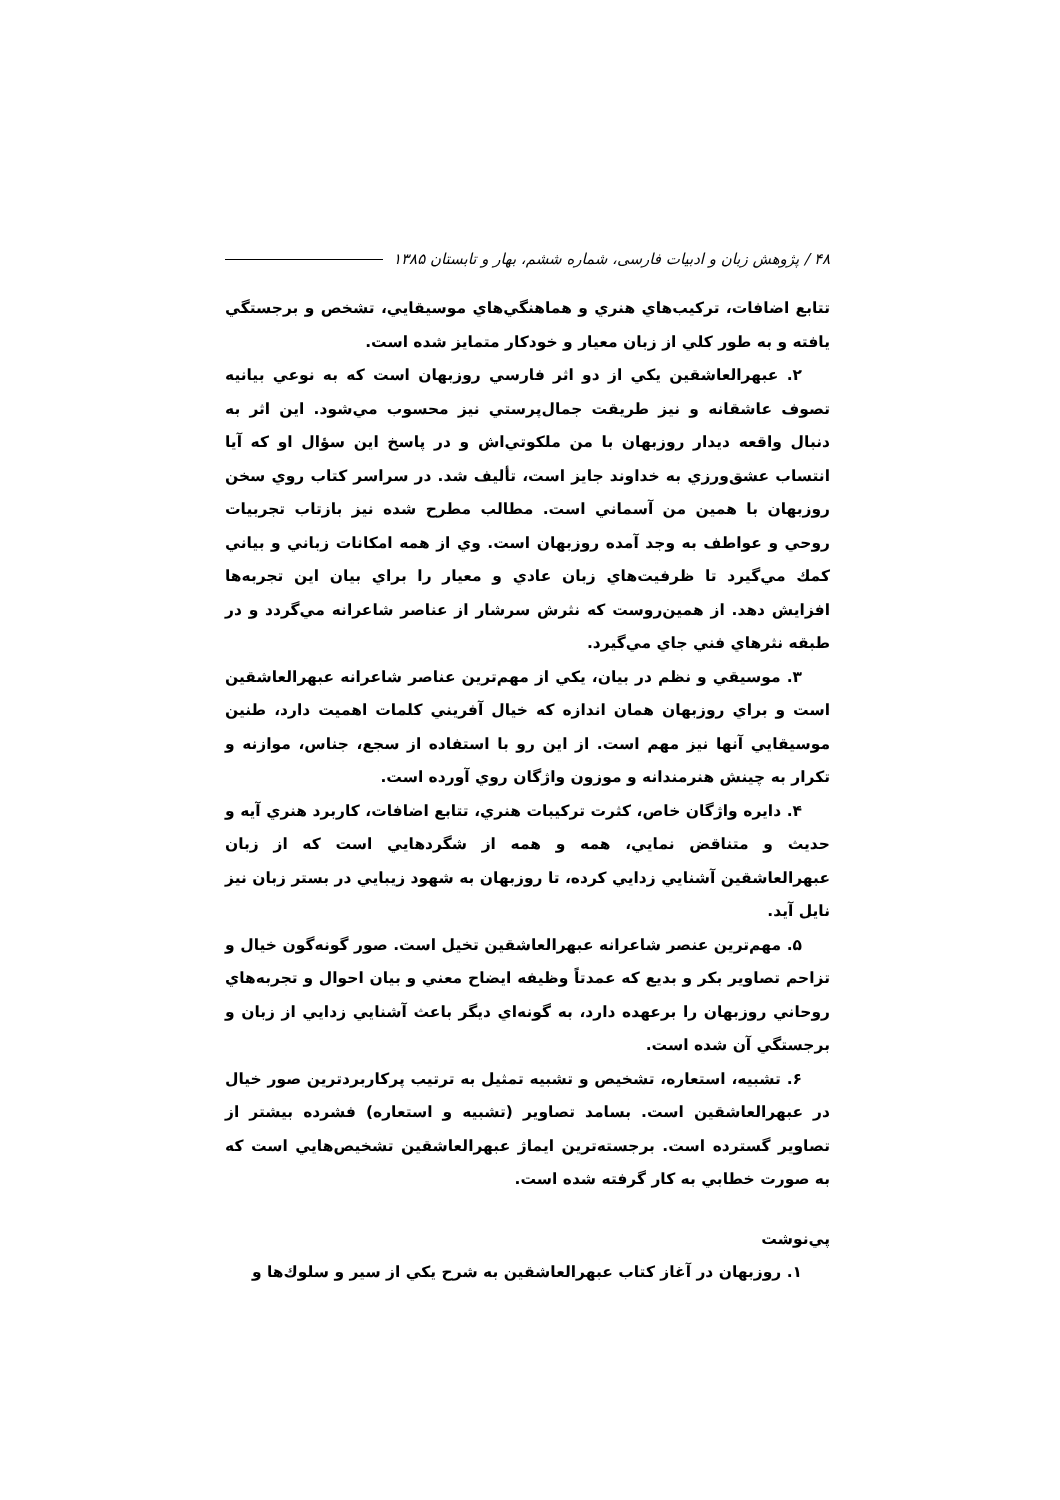۴۸ / پژوهش زبان و ادبیات فارسی، شماره ششم، بهار و تابستان ۱۳۸۵
تتابع اضافات، تركيب‌هاي هنري و هماهنگي‌هاي موسيقايي، تشخص و برجستگي يافته و به طور كلي از زبان معيار و خودكار متمايز شده است.
۲. عبهرالعاشقين يكي از دو اثر فارسي روزبهان است كه به نوعي بيانيه تصوف عاشقانه و نيز طريقت جمال‌پرستي نيز محسوب مي‌شود. اين اثر به دنبال واقعه ديدار روزبهان با من ملكوتي‌اش و در پاسخ اين سؤال او كه آيا انتساب عشق‌ورزي به خداوند جايز است، تأليف شد. در سراسر كتاب روي سخن روزبهان با همين من آسماني است. مطالب مطرح شده نيز بازتاب تجربيات روحي و عواطف به وجد آمده روزبهان است. وي از همه امكانات زباني و بياني كمك مي‌گيرد تا ظرفيت‌هاي زبان عادي و معيار را براي بيان اين تجربه‌ها افزايش دهد. از همين‌روست كه نثرش سرشار از عناصر شاعرانه مي‌گردد و در طبقه نثرهاي فني جاي مي‌گيرد.
۳. موسيقي و نظم در بيان، يكي از مهم‌ترين عناصر شاعرانه عبهرالعاشقين است و براي روزبهان همان اندازه كه خيال آفريني كلمات اهميت دارد، طنين موسيقايي آنها نيز مهم است. از اين رو با استفاده از سجع، جناس، موازنه و تكرار به چينش هنرمندانه و موزون واژگان روي آورده است.
۴. دايره واژگان خاص، كثرت تركيبات هنري، تتابع اضافات، كاربرد هنري آيه و حديث و متناقض نمايي، همه و همه از شگردهايي است كه از زبان عبهرالعاشقين آشنايي زدايي كرده، تا روزبهان به شهود زيبايي در بستر زبان نيز نايل آيد.
۵. مهم‌ترين عنصر شاعرانه عبهرالعاشقين تخيل است. صور گونه‌گون خيال و تزاحم تصاوير بكر و بديع كه عمدتاً وظيفه ايضاح معني و بيان احوال و تجربه‌هاي روحاني روزبهان را برعهده دارد، به گونه‌اي ديگر باعث آشنايي زدايي از زبان و برجستگي آن شده است.
۶. تشبيه، استعاره، تشخيص و تشبيه تمثيل به ترتيب پركاربردترين صور خيال در عبهرالعاشقين است. بسامد تصاوير (تشبيه و استعاره) فشرده بيشتر از تصاوير گسترده است. برجسته‌ترين ايماژ عبهرالعاشقين تشخيص‌هايي است كه به صورت خطابي به كار گرفته شده است.
پي‌نوشت
۱. روزبهان در آغاز كتاب عبهرالعاشقين به شرح يكي از سير و سلوك‌ها و